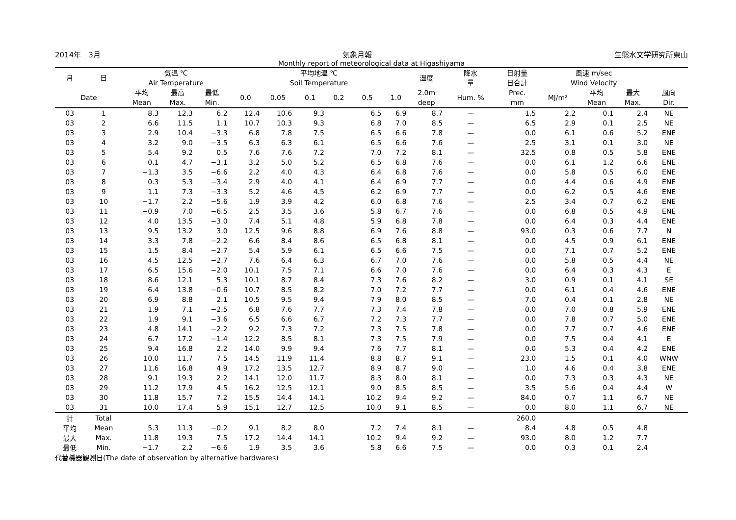2014年　3月 気象月報 生態水文学研究所東山
Monthly report of meteorological data at Higashiyama
| 月 | 日 | 気温 ℃ Air Temperature | | | 平均地温 ℃ Soil Temperature | | | | | | 湿度 | 降水 量 | 日射量 日合計 | 風速 m/sec Wind Velocity | | | |
| --- | --- | --- | --- | --- | --- | --- | --- | --- | --- | --- | --- | --- | --- | --- | --- | --- | --- |
| Date | | 平均 Mean | 最高 Max. | 最低 Min. | 0.0 | 0.05 | 0.1 | 0.2 | 0.5 | 1.0 | 2.0m deep | Hum. % | Prec. mm | MJ/m² | 平均 Mean | 最大 Max. | 風向 Dir. |
| 03 | 1 | 8.3 | 12.3 | 6.2 | 12.4 | 10.6 | 9.3 | | 6.5 | 6.9 | 8.7 | — | 1.5 | 2.2 | 0.1 | 2.4 | NE |
| 03 | 2 | 6.6 | 11.5 | 1.1 | 10.7 | 10.3 | 9.3 | | 6.8 | 7.0 | 8.5 | — | 6.5 | 2.9 | 0.1 | 2.5 | NE |
| 03 | 3 | 2.9 | 10.4 | −3.3 | 6.8 | 7.8 | 7.5 | | 6.5 | 6.6 | 7.8 | — | 0.0 | 6.1 | 0.6 | 5.2 | ENE |
| 03 | 4 | 3.2 | 9.0 | −3.5 | 6.3 | 6.3 | 6.1 | | 6.5 | 6.6 | 7.6 | — | 2.5 | 3.1 | 0.1 | 3.0 | NE |
| 03 | 5 | 5.4 | 9.2 | 0.5 | 7.6 | 7.6 | 7.2 | | 7.0 | 7.2 | 8.1 | — | 32.5 | 0.8 | 0.5 | 5.8 | ENE |
| 03 | 6 | 0.1 | 4.7 | −3.1 | 3.2 | 5.0 | 5.2 | | 6.5 | 6.8 | 7.6 | — | 0.0 | 6.1 | 1.2 | 6.6 | ENE |
| 03 | 7 | −1.3 | 3.5 | −6.6 | 2.2 | 4.0 | 4.3 | | 6.4 | 6.8 | 7.6 | — | 0.0 | 5.8 | 0.5 | 6.0 | ENE |
| 03 | 8 | 0.3 | 5.3 | −3.4 | 2.9 | 4.0 | 4.1 | | 6.4 | 6.9 | 7.7 | — | 0.0 | 4.4 | 0.6 | 4.9 | ENE |
| 03 | 9 | 1.1 | 7.3 | −3.3 | 5.2 | 4.6 | 4.5 | | 6.2 | 6.9 | 7.7 | — | 0.0 | 6.2 | 0.5 | 4.6 | ENE |
| 03 | 10 | −1.7 | 2.2 | −5.6 | 1.9 | 3.9 | 4.2 | | 6.0 | 6.8 | 7.6 | — | 2.5 | 3.4 | 0.7 | 6.2 | ENE |
| 03 | 11 | −0.9 | 7.0 | −6.5 | 2.5 | 3.5 | 3.6 | | 5.8 | 6.7 | 7.6 | — | 0.0 | 6.8 | 0.5 | 4.9 | ENE |
| 03 | 12 | 4.0 | 13.5 | −3.0 | 7.4 | 5.1 | 4.8 | | 5.9 | 6.8 | 7.8 | — | 0.0 | 6.4 | 0.3 | 4.4 | ENE |
| 03 | 13 | 9.5 | 13.2 | 3.0 | 12.5 | 9.6 | 8.8 | | 6.9 | 7.6 | 8.8 | — | 93.0 | 0.3 | 0.6 | 7.7 | N |
| 03 | 14 | 3.3 | 7.8 | −2.2 | 6.6 | 8.4 | 8.6 | | 6.5 | 6.8 | 8.1 | — | 0.0 | 4.5 | 0.9 | 6.1 | ENE |
| 03 | 15 | 1.5 | 8.4 | −2.7 | 5.4 | 5.9 | 6.1 | | 6.5 | 6.6 | 7.5 | — | 0.0 | 7.1 | 0.7 | 5.2 | ENE |
| 03 | 16 | 4.5 | 12.5 | −2.7 | 7.6 | 6.4 | 6.3 | | 6.7 | 7.0 | 7.6 | — | 0.0 | 5.8 | 0.5 | 4.4 | NE |
| 03 | 17 | 6.5 | 15.6 | −2.0 | 10.1 | 7.5 | 7.1 | | 6.6 | 7.0 | 7.6 | — | 0.0 | 6.4 | 0.3 | 4.3 | E |
| 03 | 18 | 8.6 | 12.1 | 5.3 | 10.1 | 8.7 | 8.4 | | 7.3 | 7.6 | 8.2 | — | 3.0 | 0.9 | 0.1 | 4.1 | SE |
| 03 | 19 | 6.4 | 13.8 | −0.6 | 10.7 | 8.5 | 8.2 | | 7.0 | 7.2 | 7.7 | — | 0.0 | 6.1 | 0.4 | 4.6 | ENE |
| 03 | 20 | 6.9 | 8.8 | 2.1 | 10.5 | 9.5 | 9.4 | | 7.9 | 8.0 | 8.5 | — | 7.0 | 0.4 | 0.1 | 2.8 | NE |
| 03 | 21 | 1.9 | 7.1 | −2.5 | 6.8 | 7.6 | 7.7 | | 7.3 | 7.4 | 7.8 | — | 0.0 | 7.0 | 0.8 | 5.9 | ENE |
| 03 | 22 | 1.9 | 9.1 | −3.6 | 6.5 | 6.6 | 6.7 | | 7.2 | 7.3 | 7.7 | — | 0.0 | 7.8 | 0.7 | 5.0 | ENE |
| 03 | 23 | 4.8 | 14.1 | −2.2 | 9.2 | 7.3 | 7.2 | | 7.3 | 7.5 | 7.8 | — | 0.0 | 7.7 | 0.7 | 4.6 | ENE |
| 03 | 24 | 6.7 | 17.2 | −1.4 | 12.2 | 8.5 | 8.1 | | 7.3 | 7.5 | 7.9 | — | 0.0 | 7.5 | 0.4 | 4.1 | E |
| 03 | 25 | 9.4 | 16.8 | 2.2 | 14.0 | 9.9 | 9.4 | | 7.6 | 7.7 | 8.1 | — | 0.0 | 5.3 | 0.4 | 4.2 | ENE |
| 03 | 26 | 10.0 | 11.7 | 7.5 | 14.5 | 11.9 | 11.4 | | 8.8 | 8.7 | 9.1 | — | 23.0 | 1.5 | 0.1 | 4.0 | WNW |
| 03 | 27 | 11.6 | 16.8 | 4.9 | 17.2 | 13.5 | 12.7 | | 8.9 | 8.7 | 9.0 | — | 1.0 | 4.6 | 0.4 | 3.8 | ENE |
| 03 | 28 | 9.1 | 19.3 | 2.2 | 14.1 | 12.0 | 11.7 | | 8.3 | 8.0 | 8.1 | — | 0.0 | 7.3 | 0.3 | 4.3 | NE |
| 03 | 29 | 11.2 | 17.9 | 4.5 | 16.2 | 12.5 | 12.1 | | 9.0 | 8.5 | 8.5 | — | 3.5 | 5.6 | 0.4 | 4.4 | W |
| 03 | 30 | 11.8 | 15.7 | 7.2 | 15.5 | 14.4 | 14.1 | | 10.2 | 9.4 | 9.2 | — | 84.0 | 0.7 | 1.1 | 6.7 | NE |
| 03 | 31 | 10.0 | 17.4 | 5.9 | 15.1 | 12.7 | 12.5 | | 10.0 | 9.1 | 8.5 | — | 0.0 | 8.0 | 1.1 | 6.7 | NE |
| 計 | Total | | | | | | | | | | | | 260.0 | | | | |
| 平均 | Mean | 5.3 | 11.3 | −0.2 | 9.1 | 8.2 | 8.0 | | 7.2 | 7.4 | 8.1 | — | 8.4 | 4.8 | 0.5 | 4.8 | |
| 最大 | Max. | 11.8 | 19.3 | 7.5 | 17.2 | 14.4 | 14.1 | | 10.2 | 9.4 | 9.2 | — | 93.0 | 8.0 | 1.2 | 7.7 | |
| 最低 | Min. | −1.7 | 2.2 | −6.6 | 1.9 | 3.5 | 3.6 | | 5.8 | 6.6 | 7.5 | — | 0.0 | 0.3 | 0.1 | 2.4 | |
代替機器観測日(The date of observation by alternative hardwares)